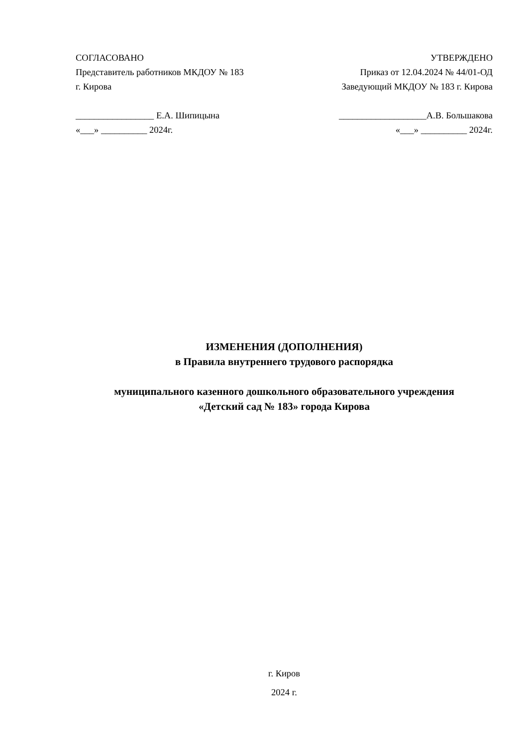СОГЛАСОВАНО
Представитель работников МКДОУ № 183
г. Кирова
_________________ Е.А. Шипицына
«___» __________ 2024г.
УТВЕРЖДЕНО
Приказ от 12.04.2024 № 44/01-ОД
Заведующий МКДОУ № 183 г. Кирова
___________________А.В. Большакова
«___» __________ 2024г.
ИЗМЕНЕНИЯ (ДОПОЛНЕНИЯ)
в Правила внутреннего трудового распорядка
муниципального казенного дошкольного образовательного учреждения
«Детский сад № 183» города Кирова
г. Киров
2024 г.